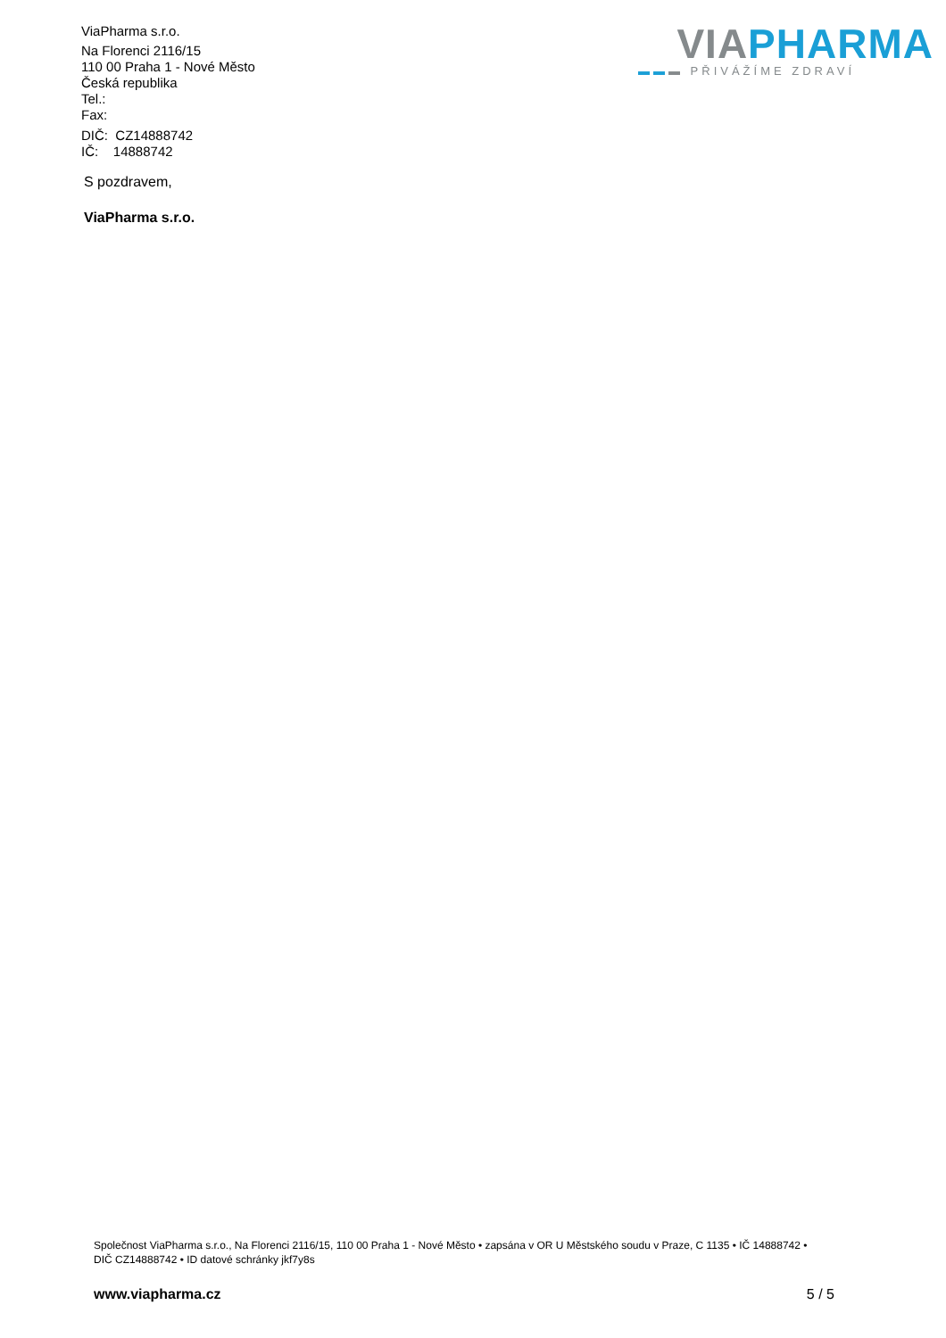ViaPharma s.r.o.
Na Florenci 2116/15
110 00 Praha 1 - Nové Město
Česká republika
Tel.:
Fax:
DIČ: CZ14888742
IČ: 14888742
VIA PHARMA
▬▬▬ PŘIVÁŽÍME ZDRAVÍ
S pozdravem,
ViaPharma s.r.o.
Společnost ViaPharma s.r.o., Na Florenci 2116/15, 110 00 Praha 1 - Nové Město • zapsána v OR U Městského soudu v Praze, C 1135 • IČ 14888742 •
DIČ CZ14888742 • ID datové schránky jkf7y8s
www.viapharma.cz 5 / 5